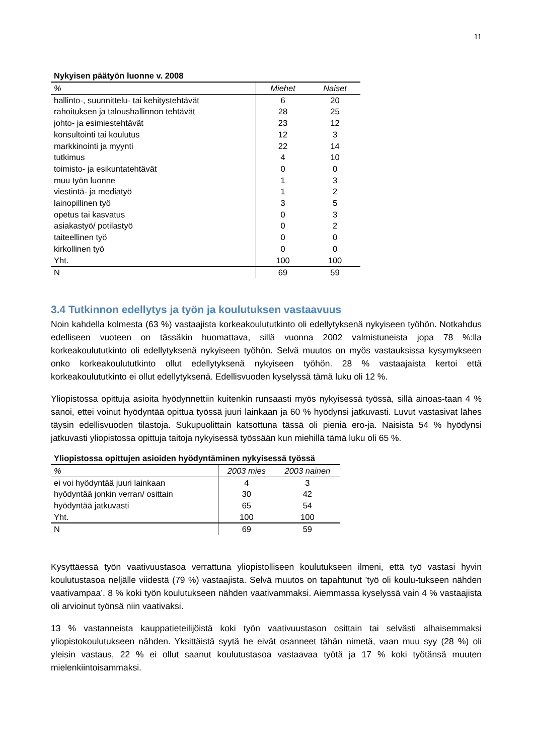11
Nykyisen päätyön luonne v. 2008
| % | Miehet | Naiset |
| --- | --- | --- |
| hallinto-, suunnittelu- tai kehitystehtävät | 6 | 20 |
| rahoituksen ja taloushallinnon tehtävät | 28 | 25 |
| johto- ja esimiestehtävät | 23 | 12 |
| konsultointi tai koulutus | 12 | 3 |
| markkinointi ja myynti | 22 | 14 |
| tutkimus | 4 | 10 |
| toimisto- ja esikuntatehtävät | 0 | 0 |
| muu työn luonne | 1 | 3 |
| viestintä- ja mediatyö | 1 | 2 |
| lainopillinen työ | 3 | 5 |
| opetus tai kasvatus | 0 | 3 |
| asiakastyö/ potilastyö | 0 | 2 |
| taiteellinen työ | 0 | 0 |
| kirkollinen työ | 0 | 0 |
| Yht. | 100 | 100 |
| N | 69 | 59 |
3.4 Tutkinnon edellytys ja työn ja koulutuksen vastaavuus
Noin kahdella kolmesta (63 %) vastaajista korkeakoulututkinto oli edellytyksenä nykyiseen työhön. Notkahdus edelliseen vuoteen on tässäkin huomattava, sillä vuonna 2002 valmistuneista jopa 78 %:lla korkeakoulututkinto oli edellytyksenä nykyiseen työhön. Selvä muutos on myös vastauksissa kysymykseen onko korkeakoulututkinto ollut edellytyksenä nykyiseen työhön. 28 % vastaajaista kertoi että korkeakoulututkinto ei ollut edellytyksenä. Edellisvuoden kyselyssä tämä luku oli 12 %.
Yliopistossa opittuja asioita hyödynnettiin kuitenkin runsaasti myös nykyisessä työssä, sillä ainoas-taan 4 % sanoi, ettei voinut hyödyntää opittua työssä juuri lainkaan ja 60 % hyödynsi jatkuvasti. Luvut vastasivat lähes täysin edellisvuoden tilastoja. Sukupuolittain katsottuna tässä oli pieniä ero-ja. Naisista 54 % hyödynsi jatkuvasti yliopistossa opittuja taitoja nykyisessä työssään kun miehillä tämä luku oli 65 %.
Yliopistossa opittujen asioiden hyödyntäminen nykyisessä työssä
| % | 2003 mies | 2003 nainen |
| --- | --- | --- |
| ei voi hyödyntää juuri lainkaan | 4 | 3 |
| hyödyntää jonkin verran/ osittain | 30 | 42 |
| hyödyntää jatkuvasti | 65 | 54 |
| Yht. | 100 | 100 |
| N | 69 | 59 |
Kysyttäessä työn vaativuustasoa verrattuna yliopistolliseen koulutukseen ilmeni, että työ vastasi hyvin koulutustasoa neljälle viidestä (79 %) vastaajista. Selvä muutos on tapahtunut ’työ oli koulu-tukseen nähden vaativampaa’. 8 % koki työn koulutukseen nähden vaativammaksi. Aiemmassa kyselyssä vain 4 % vastaajista oli arvioinut työnsä niin vaativaksi.
13 % vastanneista kauppatieteilijöistä koki työn vaativuustason osittain tai selvästi alhaisemmaksi yliopistokoulutukseen nähden. Yksittäistä syytä he eivät osanneet tähän nimetä, vaan muu syy (28 %) oli yleisin vastaus, 22 % ei ollut saanut koulutustasoa vastaavaa työtä ja 17 % koki työtänsä muuten mielenkiintoisammaksi.